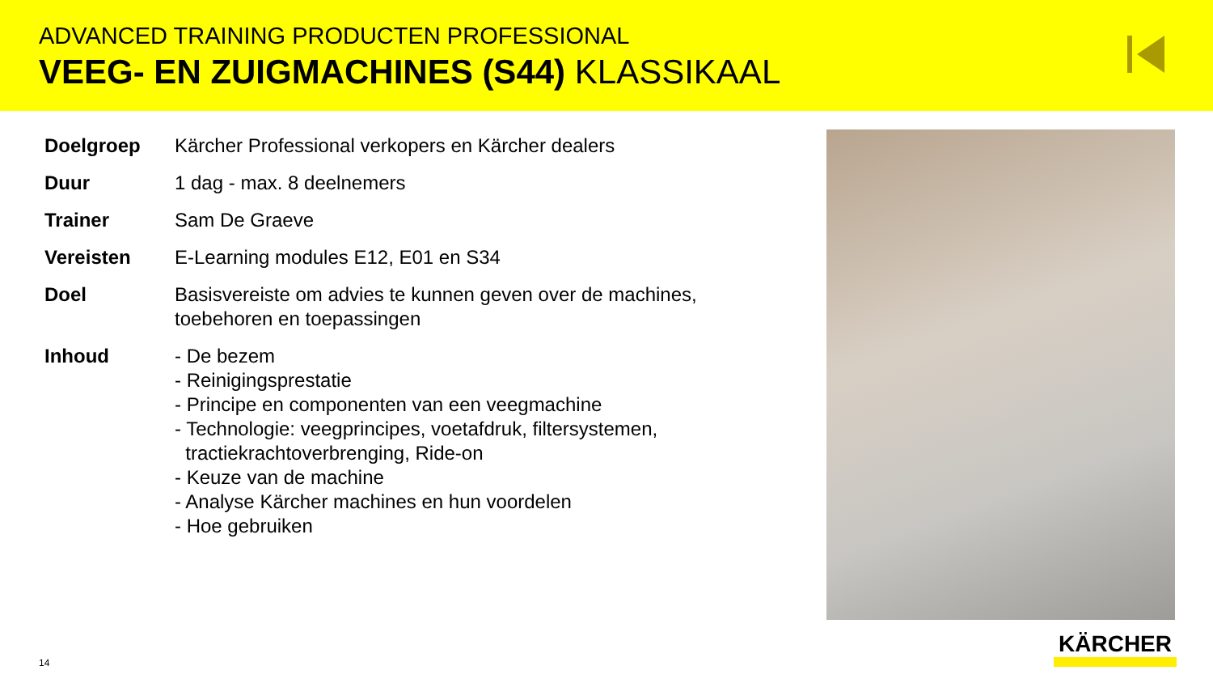ADVANCED TRAINING PRODUCTEN PROFESSIONAL
VEEG- EN ZUIGMACHINES (S44) KLASSIKAAL
| Doelgroep | Kärcher Professional verkopers en Kärcher dealers |
| Duur | 1 dag - max. 8 deelnemers |
| Trainer | Sam De Graeve |
| Vereisten | E-Learning modules E12, E01 en S34 |
| Doel | Basisvereiste om advies te kunnen geven over de machines, toebehoren en toepassingen |
| Inhoud | - De bezem - Reinigingsprestatie - Principe en componenten van een veegmachine - Technologie: veegprincipes, voetafdruk, filtersystemen, tractiekrachtoverbrenging, Ride-on - Keuze van de machine - Analyse Kärcher machines en hun voordelen - Hoe gebruiken |
KÄRCHER
14